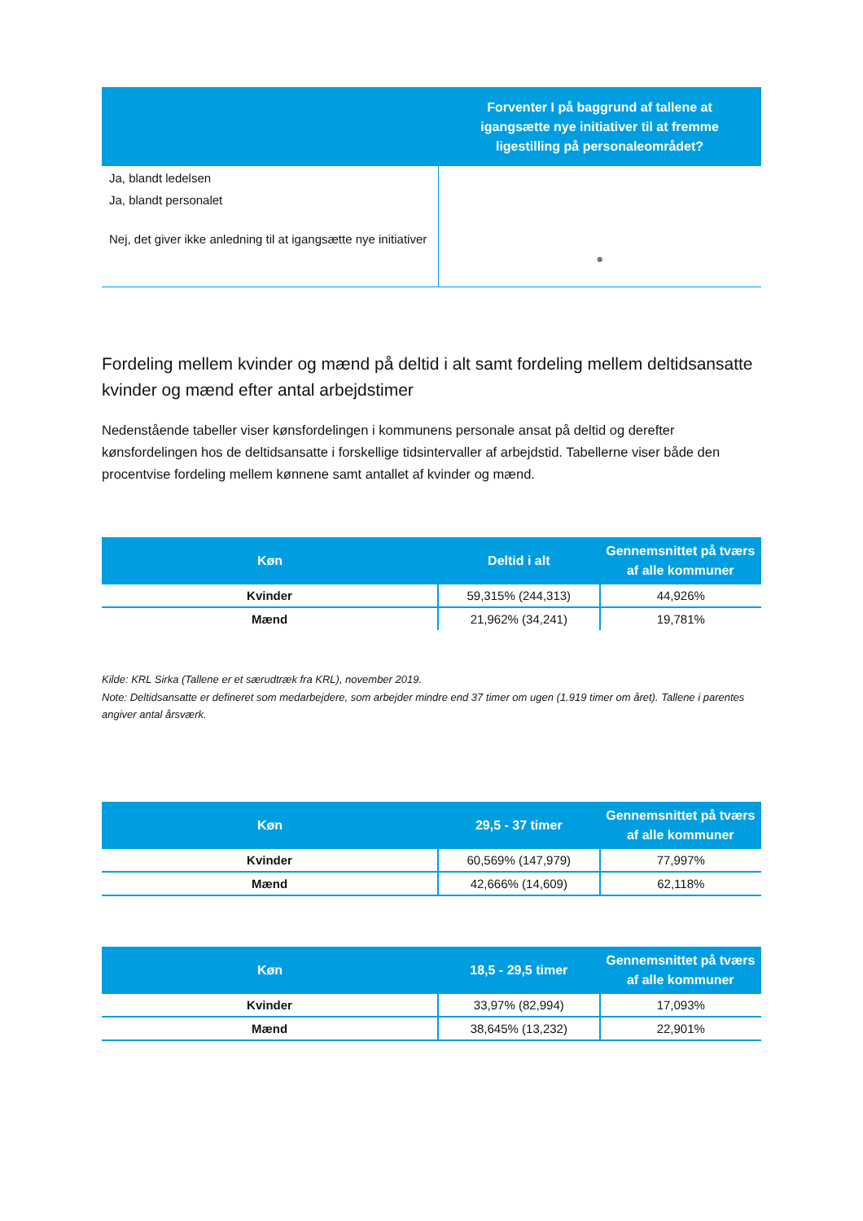| | Forventer I på baggrund af tallene at igangsætte nye initiativer til at fremme ligestilling på personaleområdet? |
| --- | --- |
| Ja, blandt ledelsen Ja, blandt personalet Nej, det giver ikke anledning til at igangsætte nye initiativer | ● |
Fordeling mellem kvinder og mænd på deltid i alt samt fordeling mellem deltidsansatte kvinder og mænd efter antal arbejdstimer
Nedenstående tabeller viser kønsfordelingen i kommunens personale ansat på deltid og derefter kønsfordelingen hos de deltidsansatte i forskellige tidsintervaller af arbejdstid. Tabellerne viser både den procentvise fordeling mellem kønnene samt antallet af kvinder og mænd.
| Køn | Deltid i alt | Gennemsnittet på tværs af alle kommuner |
| --- | --- | --- |
| Kvinder | 59,315% (244,313) | 44,926% |
| Mænd | 21,962% (34,241) | 19,781% |
Kilde: KRL Sirka (Tallene er et særudtræk fra KRL), november 2019.
Note: Deltidsansatte er defineret som medarbejdere, som arbejder mindre end 37 timer om ugen (1.919 timer om året). Tallene i parentes angiver antal årsværk.
| Køn | 29,5 - 37 timer | Gennemsnittet på tværs af alle kommuner |
| --- | --- | --- |
| Kvinder | 60,569% (147,979) | 77,997% |
| Mænd | 42,666% (14,609) | 62,118% |
| Køn | 18,5 - 29,5 timer | Gennemsnittet på tværs af alle kommuner |
| --- | --- | --- |
| Kvinder | 33,97% (82,994) | 17,093% |
| Mænd | 38,645% (13,232) | 22,901% |